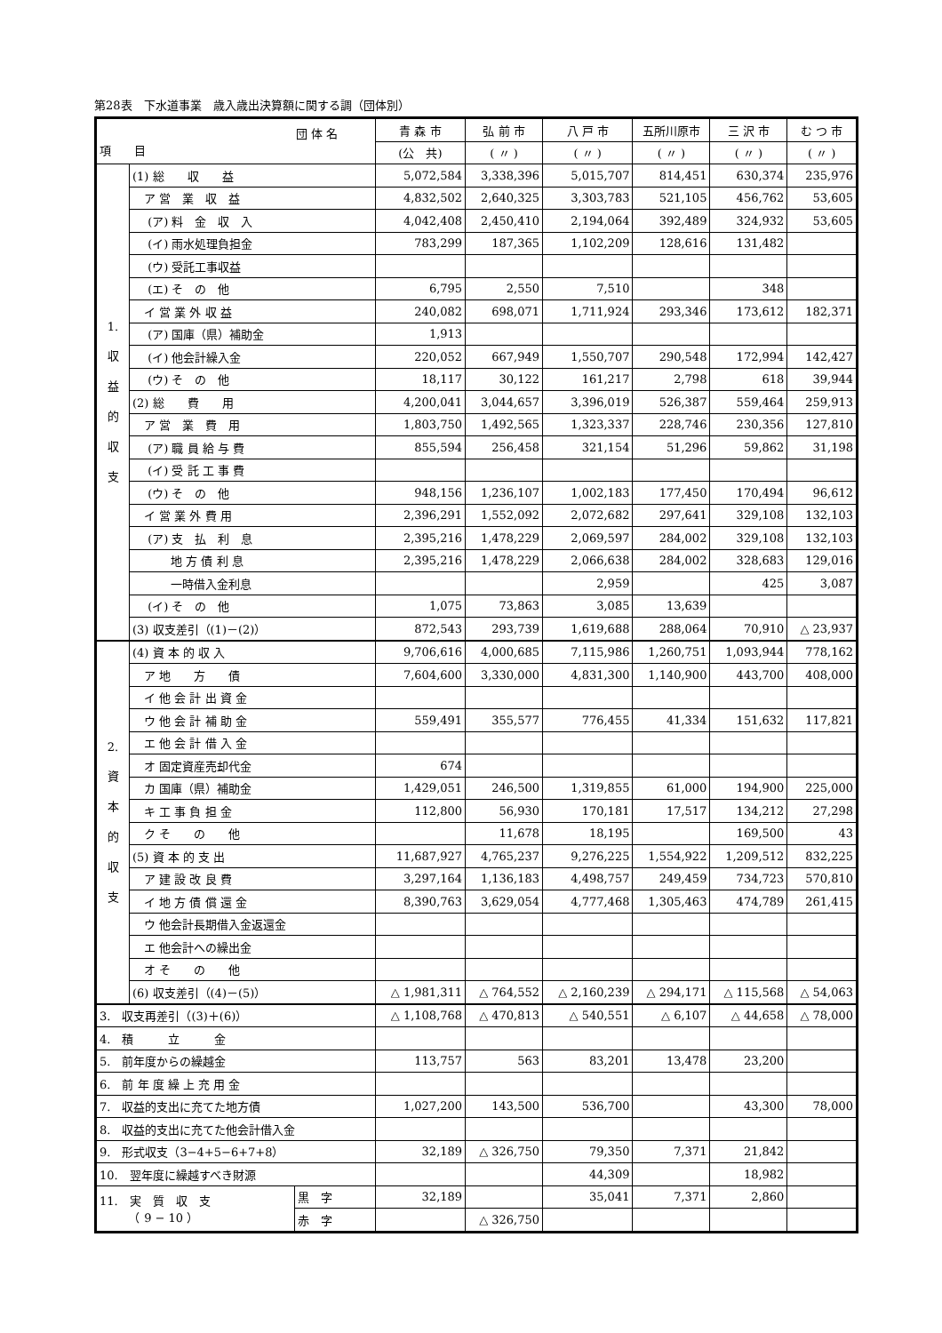第28表　下水道事業　歳入歳出決算額に関する調（団体別）
| 団 体 名 項 目 | | | 青 森 市 | 弘 前 市 | 八 戸 市 | 五所川原市 | 三 沢 市 | む つ 市 |
| --- | --- | --- | --- | --- | --- | --- | --- | --- |
| | | | (公 共) | ( 〃 ) | ( 〃 ) | ( 〃 ) | ( 〃 ) | ( 〃 ) |
| 1. 収 益 的 収 支 | (1) 総 収 益 | | 5,072,584 | 3,338,396 | 5,015,707 | 814,451 | 630,374 | 235,976 |
| | ア 営 業 収 益 | | 4,832,502 | 2,640,325 | 3,303,783 | 521,105 | 456,762 | 53,605 |
| | (ア) 料 金 収 入 | | 4,042,408 | 2,450,410 | 2,194,064 | 392,489 | 324,932 | 53,605 |
| | (イ) 雨水処理負担金 | | 783,299 | 187,365 | 1,102,209 | 128,616 | 131,482 | |
| | (ウ) 受託工事収益 | | | | | | | |
| | (エ) そ の 他 | | 6,795 | 2,550 | 7,510 | | 348 | |
| | イ 営 業 外 収 益 | | 240,082 | 698,071 | 1,711,924 | 293,346 | 173,612 | 182,371 |
| | (ア) 国庫（県）補助金 | | 1,913 | | | | | |
| | (イ) 他会計繰入金 | | 220,052 | 667,949 | 1,550,707 | 290,548 | 172,994 | 142,427 |
| | (ウ) そ の 他 | | 18,117 | 30,122 | 161,217 | 2,798 | 618 | 39,944 |
| | (2) 総 費 用 | | 4,200,041 | 3,044,657 | 3,396,019 | 526,387 | 559,464 | 259,913 |
| | ア 営 業 費 用 | | 1,803,750 | 1,492,565 | 1,323,337 | 228,746 | 230,356 | 127,810 |
| | (ア) 職 員 給 与 費 | | 855,594 | 256,458 | 321,154 | 51,296 | 59,862 | 31,198 |
| | (イ) 受 託 工 事 費 | | | | | | | |
| | (ウ) そ の 他 | | 948,156 | 1,236,107 | 1,002,183 | 177,450 | 170,494 | 96,612 |
| | イ 営 業 外 費 用 | | 2,396,291 | 1,552,092 | 2,072,682 | 297,641 | 329,108 | 132,103 |
| | (ア) 支 払 利 息 | | 2,395,216 | 1,478,229 | 2,069,597 | 284,002 | 329,108 | 132,103 |
| | 地 方 債 利 息 | | 2,395,216 | 1,478,229 | 2,066,638 | 284,002 | 328,683 | 129,016 |
| | 一時借入金利息 | | | | 2,959 | | 425 | 3,087 |
| | (イ) そ の 他 | | 1,075 | 73,863 | 3,085 | 13,639 | | |
| | (3) 収支差引（(1)－(2)） | | 872,543 | 293,739 | 1,619,688 | 288,064 | 70,910 | △ 23,937 |
| 2. 資 本 的 収 支 | (4) 資 本 的 収 入 | | 9,706,616 | 4,000,685 | 7,115,986 | 1,260,751 | 1,093,944 | 778,162 |
| | ア 地 方 債 | | 7,604,600 | 3,330,000 | 4,831,300 | 1,140,900 | 443,700 | 408,000 |
| | イ 他 会 計 出 資 金 | | | | | | | |
| | ウ 他 会 計 補 助 金 | | 559,491 | 355,577 | 776,455 | 41,334 | 151,632 | 117,821 |
| | エ 他 会 計 借 入 金 | | | | | | | |
| | オ 固定資産売却代金 | | 674 | | | | | |
| | カ 国庫（県）補助金 | | 1,429,051 | 246,500 | 1,319,855 | 61,000 | 194,900 | 225,000 |
| | キ 工 事 負 担 金 | | 112,800 | 56,930 | 170,181 | 17,517 | 134,212 | 27,298 |
| | ク そ の 他 | | | 11,678 | 18,195 | | 169,500 | 43 |
| | (5) 資 本 的 支 出 | | 11,687,927 | 4,765,237 | 9,276,225 | 1,554,922 | 1,209,512 | 832,225 |
| | ア 建 設 改 良 費 | | 3,297,164 | 1,136,183 | 4,498,757 | 249,459 | 734,723 | 570,810 |
| | イ 地 方 債 償 還 金 | | 8,390,763 | 3,629,054 | 4,777,468 | 1,305,463 | 474,789 | 261,415 |
| | ウ 他会計長期借入金返還金 | | | | | | | |
| | エ 他会計への繰出金 | | | | | | | |
| | オ そ の 他 | | | | | | | |
| | (6) 収支差引（(4)－(5)） | | △ 1,981,311 | △ 764,552 | △ 2,160,239 | △ 294,171 | △ 115,568 | △ 54,063 |
| 3. 収支再差引（(3)＋(6)） | | | △ 1,108,768 | △ 470,813 | △ 540,551 | △ 6,107 | △ 44,658 | △ 78,000 |
| 4. 積 立 金 | | | | | | | | |
| 5. 前年度からの繰越金 | | | 113,757 | 563 | 83,201 | 13,478 | 23,200 | |
| 6. 前 年 度 繰 上 充 用 金 | | | | | | | | |
| 7. 収益的支出に充てた地方債 | | | 1,027,200 | 143,500 | 536,700 | | 43,300 | 78,000 |
| 8. 収益的支出に充てた他会計借入金 | | | | | | | | |
| 9. 形式収支（3−4+5−6+7+8） | | | 32,189 | △ 326,750 | 79,350 | 7,371 | 21,842 | |
| 10. 翌年度に繰越すべき財源 | | | | | 44,309 | | 18,982 | |
| 11. 実 質 収 支 （ 9 − 10 ） | | 黒 字 | 32,189 | | 35,041 | 7,371 | 2,860 | |
| | | 赤 字 | | △ 326,750 | | | | |